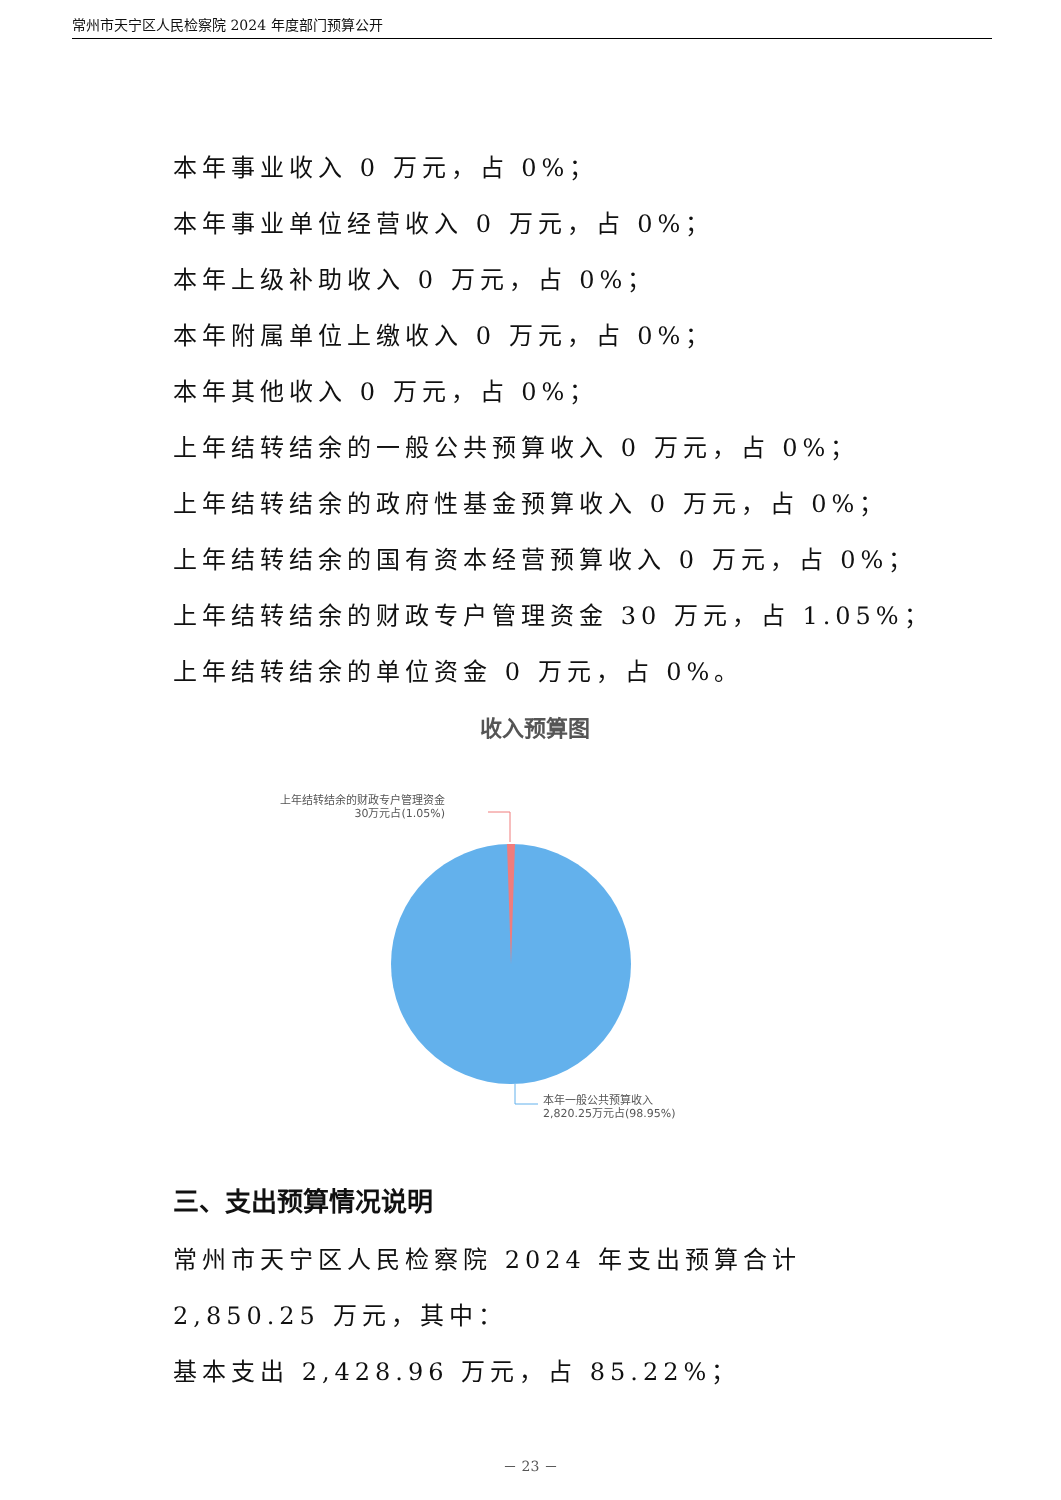常州市天宁区人民检察院 2024 年度部门预算公开
本年事业收入 0 万元，占 0%；
本年事业单位经营收入 0 万元，占 0%；
本年上级补助收入 0 万元，占 0%；
本年附属单位上缴收入 0 万元，占 0%；
本年其他收入 0 万元，占 0%；
上年结转结余的一般公共预算收入 0 万元，占 0%；
上年结转结余的政府性基金预算收入 0 万元，占 0%；
上年结转结余的国有资本经营预算收入 0 万元，占 0%；
上年结转结余的财政专户管理资金 30 万元，占 1.05%；
上年结转结余的单位资金 0 万元，占 0%。
收入预算图
上年结转结余的财政专户管理资金
30万元占(1.05%)
本年一般公共预算收入
2,820.25万元占(98.95%)
三、支出预算情况说明
常州市天宁区人民检察院 2024 年支出预算合计 2,850.25 万元，其中：
基本支出 2,428.96 万元，占 85.22%；
－ 23 －